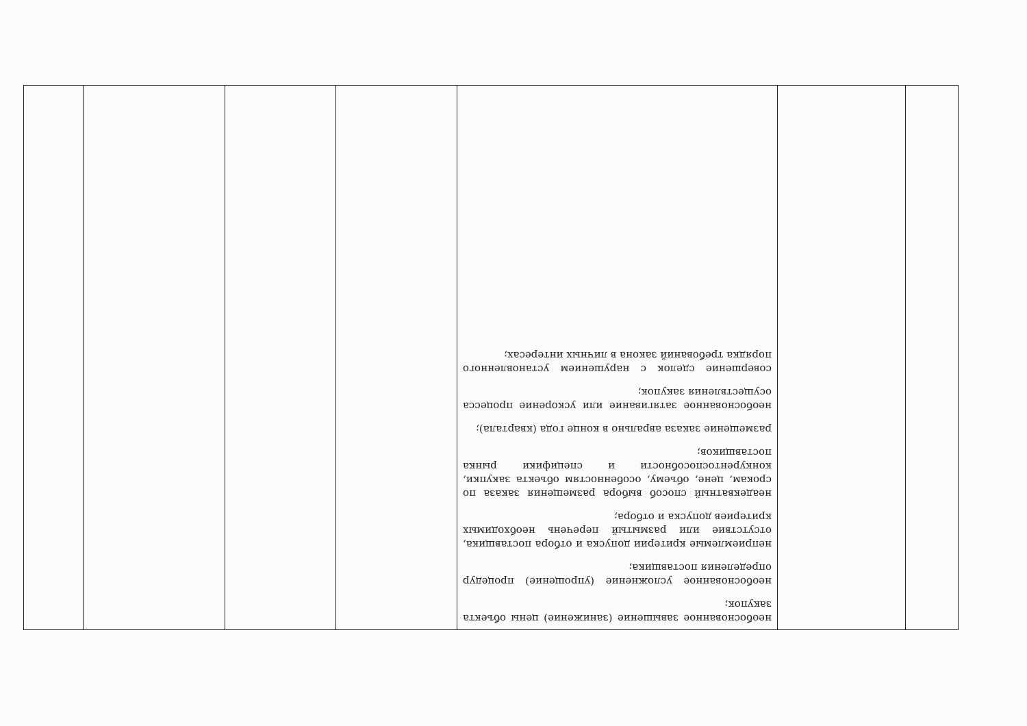| | | необоснованное завышение (занижение) цены объекта закупок; необоснованное усложнение (упрощение) процедур определения поставщика; неприемлемые критерии допуска и отбора поставщика, отсутствие или размытый перечень необходимых критериев допуска и отбора; неадекватный способ выбора размещения заказа по срокам, цене, объему, особенностям объекта закупки, конкурентоспособности и специфики рынка поставщиков; размещение заказа аврально в конце года (квартала); необоснованное затягивание или ускорение процесса осуществления закупок; совершение сделок с нарушением установленного порядка требований закона в личных интересах; | | | | |